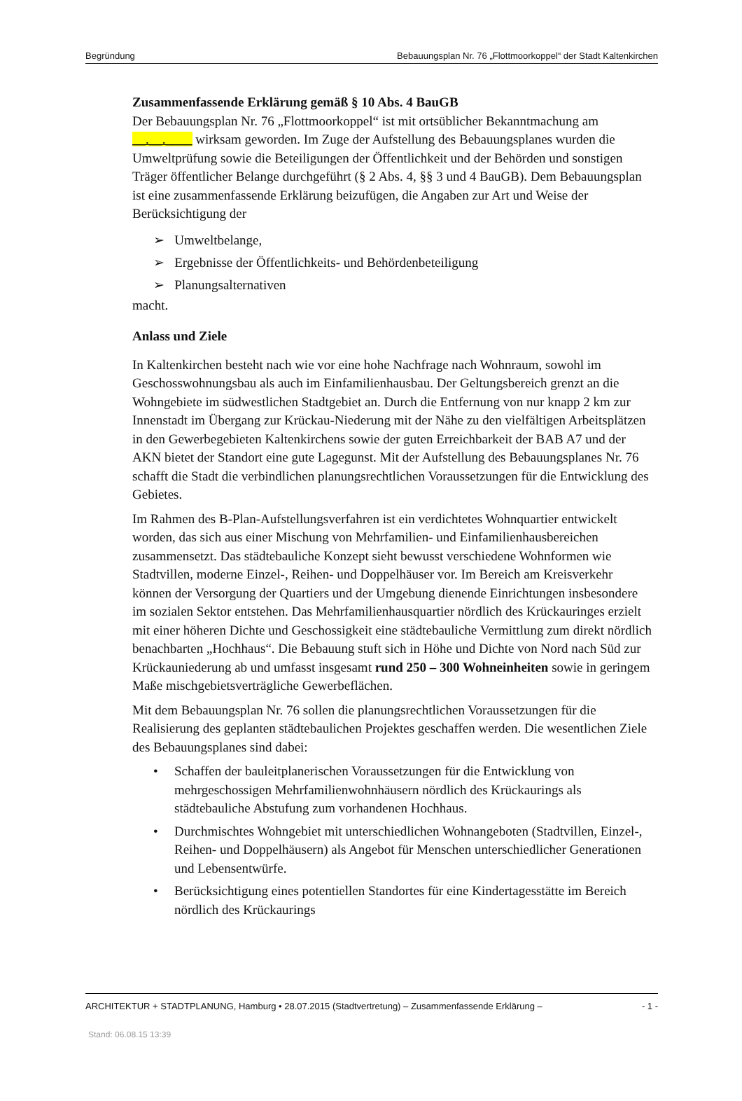Begründung Bebauungsplan Nr. 76 „Flottmoorkoppel“ der Stadt Kaltenkirchen
Zusammenfassende Erklärung gemäß § 10 Abs. 4 BauGB
Der Bebauungsplan Nr. 76 „Flottmoorkoppel“ ist mit ortsüblicher Bekanntmachung am __.__.____ wirksam geworden. Im Zuge der Aufstellung des Bebauungsplanes wurden die Umweltprüfung sowie die Beteiligungen der Öffentlichkeit und der Behörden und sonstigen Träger öffentlicher Belange durchgeführt (§ 2 Abs. 4, §§ 3 und 4 BauGB). Dem Bebauungsplan ist eine zusammenfassende Erklärung beizufügen, die Angaben zur Art und Weise der Berücksichtigung der
➢ Umweltbelange,
➢ Ergebnisse der Öffentlichkeits- und Behördenbeteiligung
➢ Planungsalternativen
macht.
Anlass und Ziele
In Kaltenkirchen besteht nach wie vor eine hohe Nachfrage nach Wohnraum, sowohl im Geschosswohnungsbau als auch im Einfamilienhausbau. Der Geltungsbereich grenzt an die Wohngebiete im südwestlichen Stadtgebiet an. Durch die Entfernung von nur knapp 2 km zur Innenstadt im Übergang zur Krückau-Niederung mit der Nähe zu den vielfältigen Arbeitsplätzen in den Gewerbegebieten Kaltenkirchens sowie der guten Erreichbarkeit der BAB A7 und der AKN bietet der Standort eine gute Lagegunst. Mit der Aufstellung des Bebauungsplanes Nr. 76 schafft die Stadt die verbindlichen planungsrechtlichen Voraussetzungen für die Entwicklung des Gebietes.
Im Rahmen des B-Plan-Aufstellungsverfahren ist ein verdichtetes Wohnquartier entwickelt worden, das sich aus einer Mischung von Mehrfamilien- und Einfamilienhausbereichen zusammensetzt. Das städtebauliche Konzept sieht bewusst verschiedene Wohnformen wie Stadtvillen, moderne Einzel-, Reihen- und Doppelhäuser vor. Im Bereich am Kreisverkehr können der Versorgung der Quartiers und der Umgebung dienende Einrichtungen insbesondere im sozialen Sektor entstehen. Das Mehrfamilienhausquartier nördlich des Krückauringes erzielt mit einer höheren Dichte und Geschossigkeit eine städtebauliche Vermittlung zum direkt nördlich benachbarten „Hochhaus“. Die Bebauung stuft sich in Höhe und Dichte von Nord nach Süd zur Krückauniederung ab und umfasst insgesamt rund 250 – 300 Wohneinheiten sowie in geringem Maße mischgebietsverträgliche Gewerbeflächen.
Mit dem Bebauungsplan Nr. 76 sollen die planungsrechtlichen Voraussetzungen für die Realisierung des geplanten städtebaulichen Projektes geschaffen werden. Die wesentlichen Ziele des Bebauungsplanes sind dabei:
• Schaffen der bauleitplanerischen Voraussetzungen für die Entwicklung von mehrgeschossigen Mehrfamilienwohnhäusern nördlich des Krückaurings als städtebauliche Abstufung zum vorhandenen Hochhaus.
• Durchmischtes Wohngebiet mit unterschiedlichen Wohnangeboten (Stadtvillen, Einzel-, Reihen- und Doppelhäusern) als Angebot für Menschen unterschiedlicher Generationen und Lebensentwürfe.
• Berücksichtigung eines potentiellen Standortes für eine Kindertagesstätte im Bereich nördlich des Krückaurings
ARCHITEKTUR + STADTPLANUNG, Hamburg • 28.07.2015 (Stadtvertretung) – Zusammenfassende Erklärung – - 1 -
Stand: 06.08.15 13:39